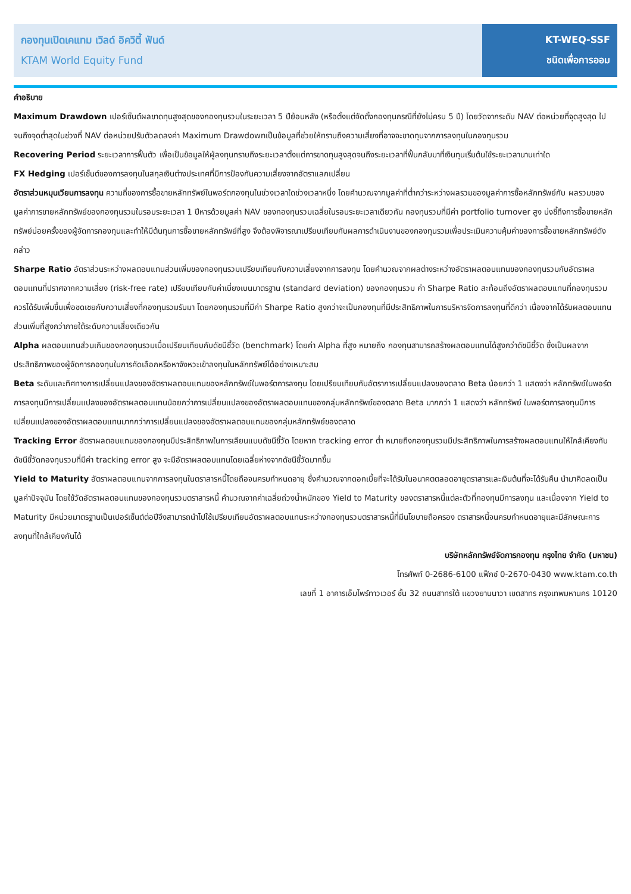กองทุนเปิดเคแทม เวิลด์ อิควิตี้ ฟันด์
KTAM World Equity Fund
KT-WEQ-SSF
ชนิดเพื่อการออม
คำอธิบาย
Maximum Drawdown เปอร์เซ็นต์ผลขาดทุนสูงสุดของกองทุนรวมในระยะเวลา 5 ปีย้อนหลัง (หรือตั้งแต่จัดตั้งกองทุนกรณีที่ยังไม่ครบ 5 ปี) โดยวัดจากระดับ NAV ต่อหน่วยที่จุดสูงสุด ไปจนถึงจุดต่ำสุดในช่วงที่ NAV ต่อหน่วยปรับตัวลดลงค่า Maximum Drawdownเป็นข้อมูลที่ช่วยให้ทราบถึงความเสี่ยงที่อาจจะขาดทุนจากการลงทุนในกองทุนรวม
Recovering Period ระยะเวลาการฟื้นตัว เพื่อเป็นข้อมูลให้ผู้ลงทุนทราบถึงระยะเวลาตั้งแต่การขาดทุนสูงสุดจนถึงระยะเวลาที่ฟื้นกลับมาที่เงินทุนเริ่มต้นใช้ระยะเวลานานเท่าใด
FX Hedging เปอร์เซ็นต์ของการลงทุนในสกุลเงินต่างประเทศที่มีการป้องกันความเสี่ยงจากอัตราแลกเปลี่ยน
อัตราส่วนหมุนเวียนการลงทุน ความถี่ของการซื้อขายหลักทรัพย์ในพอร์ตกองทุนในช่วงเวลาใดช่วงเวลาหนึ่ง โดยคำนวณจากมูลค่าที่ต่ำกว่าระหว่างผลรวมของมูลค่าการซื้อหลักทรัพย์กับ ผลรวมของมูลค่าการขายหลักทรัพย์ของกองทุนรวมในรอบระยะเวลา 1 ปีหารด้วยมูลค่า NAV ของกองทุนรวมเฉลี่ยในรอบระยะเวลาเดียวกัน กองทุนรวมที่มีค่า portfolio turnover สูง บ่งชี้ถึงการซื้อขายหลักทรัพย์บ่อยครั้งของผู้จัดการกองทุนและทำให้มีต้นทุนการซื้อขายหลักทรัพย์ที่สูง จึงต้องพิจารณาเปรียบเทียบกับผลการดำเนินงานของกองทุนรวมเพื่อประเมินความคุ้มค่าของการซื้อขายหลักทรัพย์ดังกล่าว
Sharpe Ratio อัตราส่วนระหว่างผลตอบแทนส่วนเพิ่มของกองทุนรวมเปรียบเทียบกับความเสี่ยงจากการลงทุน โดยคำนวณจากผลต่างระหว่างอัตราผลตอบแทนของกองทุนรวมกับอัตราผลตอบแทนที่ปราศจากความเสี่ยง (risk-free rate) เปรียบเทียบกับค่าเบี่ยงเบนมาตรฐาน (standard deviation) ของกองทุนรวม ค่า Sharpe Ratio สะท้อนถึงอัตราผลตอบแทนที่กองทุนรวมควรได้รับเพิ่มขึ้นเพื่อชดเชยกับความเสี่ยงที่กองทุนรวมรับมา โดยกองทุนรวมที่มีค่า Sharpe Ratio สูงกว่าจะเป็นกองทุนที่มีประสิทธิภาพในการบริหารจัดการลงทุนที่ดีกว่า เนื่องจากได้รับผลตอบแทนส่วนเพิ่มที่สูงกว่าภายใต้ระดับความเสี่ยงเดียวกัน
Alpha ผลตอบแทนส่วนเกินของกองทุนรวมเมื่อเปรียบเทียบกับดัชนีชี้วัด (benchmark) โดยค่า Alpha ที่สูง หมายถึง กองทุนสามารถสร้างผลตอบแทนได้สูงกว่าดัชนีชี้วัด ซึ่งเป็นผลจากประสิทธิภาพของผู้จัดการกองทุนในการคัดเลือกหรือหาจังหวะเข้าลงทุนในหลักทรัพย์ได้อย่างเหมาะสม
Beta ระดับและทิศทางการเปลี่ยนแปลงของอัตราผลตอบแทนของหลักทรัพย์ในพอร์ตการลงทุน โดยเปรียบเทียบกับอัตราการเปลี่ยนแปลงของตลาด Beta น้อยกว่า 1 แสดงว่า หลักทรัพย์ในพอร์ตการลงทุนมีการเปลี่ยนแปลงของอัตราผลตอบแทนน้อยกว่าการเปลี่ยนแปลงของอัตราผลตอบแทนของกลุ่มหลักทรัพย์ของตลาด Beta มากกว่า 1 แสดงว่า หลักทรัพย์ ในพอร์ตการลงทุนมีการเปลี่ยนแปลงของอัตราผลตอบแทนมากกว่าการเปลี่ยนแปลงของอัตราผลตอบแทนของกลุ่มหลักทรัพย์ของตลาด
Tracking Error อัตราผลตอบแทนของกองทุนมีประสิทธิภาพในการเลียนแบบดัชนีชี้วัด โดยหาก tracking error ต่ำ หมายถึงกองทุนรวมมีประสิทธิภาพในการสร้างผลตอบแทนให้ใกล้เคียงกับดัชนีชี้วัดกองทุนรวมที่มีค่า tracking error สูง จะมีอัตราผลตอบแทนโดยเฉลี่ยห่างจากดัชนีชี้วัดมากขึ้น
Yield to Maturity อัตราผลตอบแทนจากการลงทุนในตราสารหนี้โดยถือจนครบกำหนดอายุ ซึ่งคำนวณจากดอกเบี้ยที่จะได้รับในอนาคตตลอดอายุตราสารและเงินต้นที่จะได้รับคืน นำมาคิดลดเป็นมูลค่าปัจจุบัน โดยใช้วัดอัตราผลตอบแทนของกองทุนรวมตราสารหนี้ คำนวณจากค่าเฉลี่ยถ่วงน้ำหนักของ Yield to Maturity ของตราสารหนี้แต่ละตัวที่กองทุนมีการลงทุน และเนื่องจาก Yield to Maturity มีหน่วยมาตรฐานเป็นเปอร์เซ็นต์ต่อปีจึงสามารถนำไปใช้เปรียบเทียบอัตราผลตอบแทนระหว่างกองทุนรวมตราสารหนี้ที่มีนโยบายถือครอง ตราสารหนี้จนครบกำหนดอายุและมีลักษณะการลงทุนที่ใกล้เคียงกันได้
บริษัทหลักทรัพย์จัดการกองทุน กรุงไทย จำกัด (มหาชน)
โทรศัพท์ 0-2686-6100 แฟ็กซ์ 0-2670-0430 www.ktam.co.th
เลขที่ 1 อาคารเอ็มไพร์ทาวเวอร์ ชั้น 32 ถนนสาทรใต้ แขวงยานนาวา เขตสาทร กรุงเทพมหานคร 10120